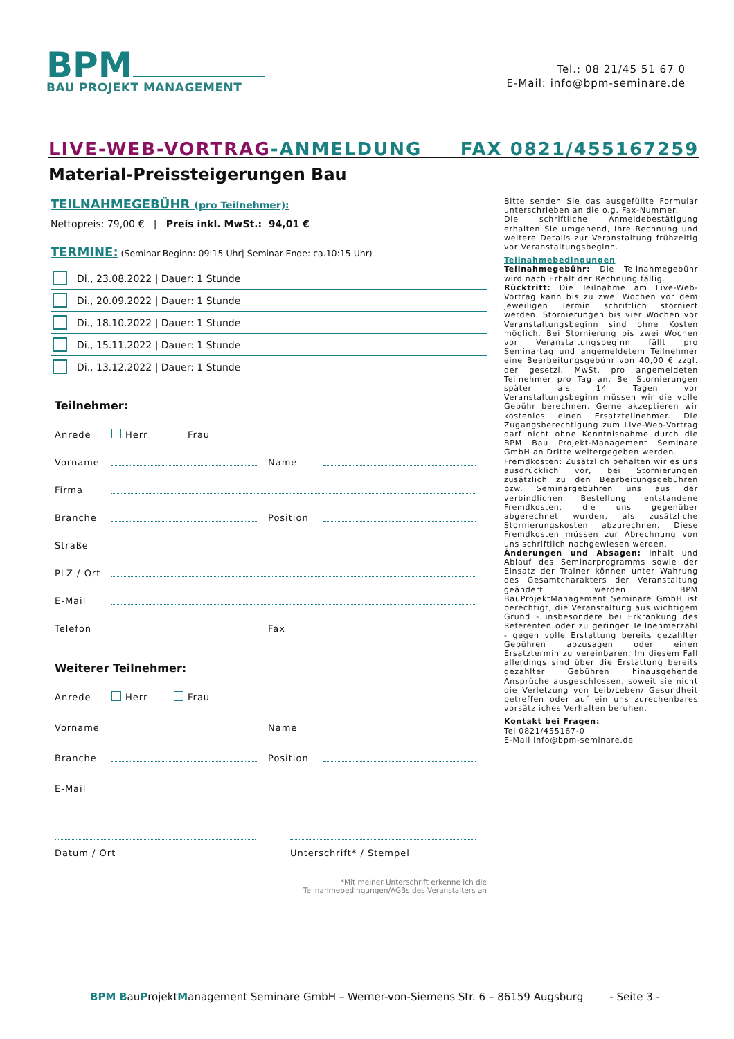BPM
BAU PROJEKT MANAGEMENT
Tel.: 08 21/45 51 67 0
E-Mail: info@bpm-seminare.de
LIVE-WEB-VORTRAG-ANMELDUNG FAX 0821/455167259
Material-Preissteigerungen Bau
TEILNAHMEGEBÜHR (pro Teilnehmer):
Nettopreis: 79,00 € | Preis inkl. MwSt.: 94,01 €
TERMINE: (Seminar-Beginn: 09:15 Uhr| Seminar-Ende: ca.10:15 Uhr)
Di., 23.08.2022 | Dauer: 1 Stunde
Di., 20.09.2022 | Dauer: 1 Stunde
Di., 18.10.2022 | Dauer: 1 Stunde
Di., 15.11.2022 | Dauer: 1 Stunde
Di., 13.12.2022 | Dauer: 1 Stunde
Teilnehmer:
Anrede Herr Frau
Vorname Name
Firma
Branche Position
Straße
PLZ / Ort
E-Mail
Telefon Fax
Weiterer Teilnehmer:
Anrede Herr Frau
Vorname Name
Branche Position
E-Mail
Datum / Ort Unterschrift* / Stempel
*Mit meiner Unterschrift erkenne ich die
Teilnahmebedingungen/AGBs des Veranstalters an
Bitte senden Sie das ausgefüllte Formular unterschrieben an die o.g. Fax-Nummer.
Die schriftliche Anmeldebestätigung erhalten Sie umgehend, Ihre Rechnung und weitere Details zur Veranstaltung frühzeitig vor Veranstaltungsbeginn.
Teilnahmebedingungen
Teilnahmegebühr: Die Teilnahmegebühr wird nach Erhalt der Rechnung fällig.
Rücktritt: Die Teilnahme am Live-Web-Vortrag kann bis zu zwei Wochen vor dem jeweiligen Termin schriftlich storniert werden. Stornierungen bis vier Wochen vor Veranstaltungsbeginn sind ohne Kosten möglich. Bei Stornierung bis zwei Wochen vor Veranstaltungsbeginn fällt pro Seminartag und angemeldetem Teilnehmer eine Bearbeitungsgebühr von 40,00 € zzgl. der gesetzl. MwSt. pro angemeldeten Teilnehmer pro Tag an. Bei Stornierungen später als 14 Tagen vor Veranstaltungsbeginn müssen wir die volle Gebühr berechnen. Gerne akzeptieren wir kostenlos einen Ersatzteilnehmer. Die Zugangsberechtigung zum Live-Web-Vortrag darf nicht ohne Kenntnisnahme durch die BPM Bau Projekt-Management Seminare GmbH an Dritte weitergegeben werden.
Fremdkosten: Zusätzlich behalten wir es uns ausdrücklich vor, bei Stornierungen zusätzlich zu den Bearbeitungsgebühren bzw. Seminargebühren uns aus der verbindlichen Bestellung entstandene Fremdkosten, die uns gegenüber abgerechnet wurden, als zusätzliche Stornierungskosten abzurechnen. Diese Fremdkosten müssen zur Abrechnung von uns schriftlich nachgewiesen werden.
Änderungen und Absagen: Inhalt und Ablauf des Seminarprogramms sowie der Einsatz der Trainer können unter Wahrung des Gesamtcharakters der Veranstaltung geändert werden. BPM BauProjektManagement Seminare GmbH ist berechtigt, die Veranstaltung aus wichtigem Grund - insbesondere bei Erkrankung des Referenten oder zu geringer Teilnehmerzahl - gegen volle Erstattung bereits gezahlter Gebühren abzusagen oder einen Ersatztermin zu vereinbaren. Im diesem Fall allerdings sind über die Erstattung bereits gezahlter Gebühren hinausgehende Ansprüche ausgeschlossen, soweit sie nicht die Verletzung von Leib/Leben/ Gesundheit betreffen oder auf ein uns zurechenbares vorsätzliches Verhalten beruhen.
Kontakt bei Fragen:
Tel 0821/455167-0
E-Mail info@bpm-seminare.de
BPM BauProjektManagement Seminare GmbH – Werner-von-Siemens Str. 6 – 86159 Augsburg - Seite 3 -